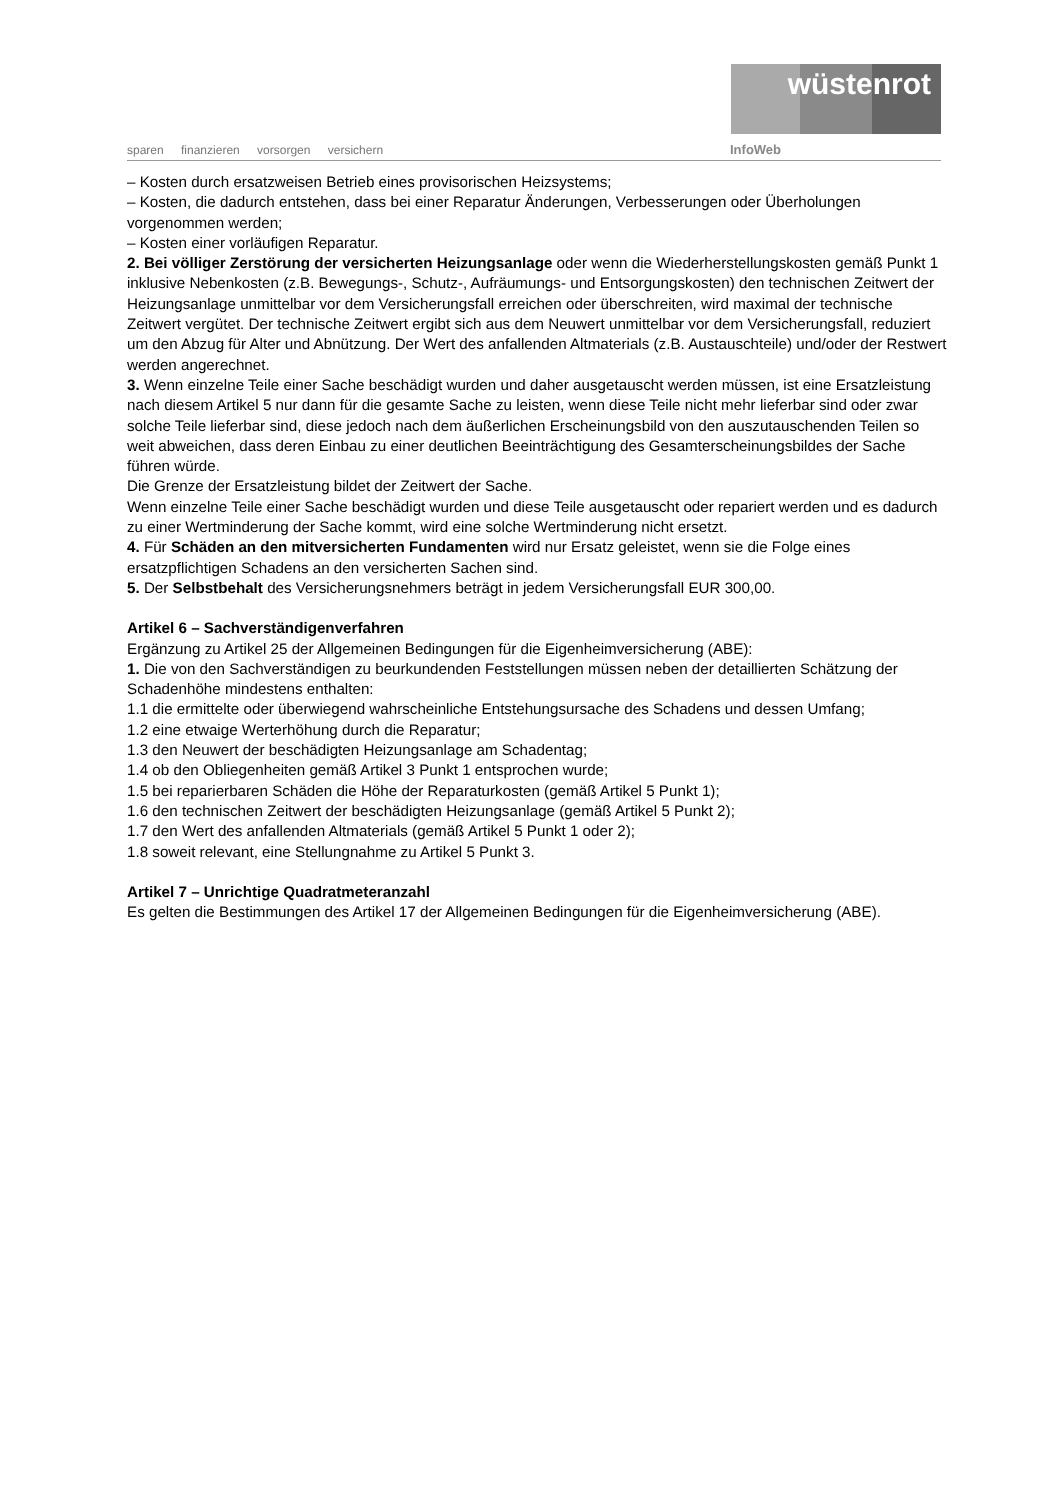wüstenrot
sparen finanzieren vorsorgen versichern
InfoWeb
– Kosten durch ersatzweisen Betrieb eines provisorischen Heizsystems;
– Kosten, die dadurch entstehen, dass bei einer Reparatur Änderungen, Verbesserungen oder Überholungen vorgenommen werden;
– Kosten einer vorläufigen Reparatur.
2. Bei völliger Zerstörung der versicherten Heizungsanlage oder wenn die Wiederherstellungskosten gemäß Punkt 1 inklusive Nebenkosten (z.B. Bewegungs-, Schutz-, Aufräumungs- und Entsorgungskosten) den technischen Zeitwert der Heizungsanlage unmittelbar vor dem Versicherungsfall erreichen oder überschreiten, wird maximal der technische Zeitwert vergütet. Der technische Zeitwert ergibt sich aus dem Neuwert unmittelbar vor dem Versicherungsfall, reduziert um den Abzug für Alter und Abnützung. Der Wert des anfallenden Altmaterials (z.B. Austauschteile) und/oder der Restwert werden angerechnet.
3. Wenn einzelne Teile einer Sache beschädigt wurden und daher ausgetauscht werden müssen, ist eine Ersatzleistung nach diesem Artikel 5 nur dann für die gesamte Sache zu leisten, wenn diese Teile nicht mehr lieferbar sind oder zwar solche Teile lieferbar sind, diese jedoch nach dem äußerlichen Erscheinungsbild von den auszutauschenden Teilen so weit abweichen, dass deren Einbau zu einer deutlichen Beeinträchtigung des Gesamterscheinungsbildes der Sache führen würde.
Die Grenze der Ersatzleistung bildet der Zeitwert der Sache.
Wenn einzelne Teile einer Sache beschädigt wurden und diese Teile ausgetauscht oder repariert werden und es dadurch zu einer Wertminderung der Sache kommt, wird eine solche Wertminderung nicht ersetzt.
4. Für Schäden an den mitversicherten Fundamenten wird nur Ersatz geleistet, wenn sie die Folge eines ersatzpflichtigen Schadens an den versicherten Sachen sind.
5. Der Selbstbehalt des Versicherungsnehmers beträgt in jedem Versicherungsfall EUR 300,00.
Artikel 6 – Sachverständigenverfahren
Ergänzung zu Artikel 25 der Allgemeinen Bedingungen für die Eigenheimversicherung (ABE):
1. Die von den Sachverständigen zu beurkundenden Feststellungen müssen neben der detaillierten Schätzung der Schadenhöhe mindestens enthalten:
1.1 die ermittelte oder überwiegend wahrscheinliche Entstehungsursache des Schadens und dessen Umfang;
1.2 eine etwaige Werterhöhung durch die Reparatur;
1.3 den Neuwert der beschädigten Heizungsanlage am Schadentag;
1.4 ob den Obliegenheiten gemäß Artikel 3 Punkt 1 entsprochen wurde;
1.5 bei reparierbaren Schäden die Höhe der Reparaturkosten (gemäß Artikel 5 Punkt 1);
1.6 den technischen Zeitwert der beschädigten Heizungsanlage (gemäß Artikel 5 Punkt 2);
1.7 den Wert des anfallenden Altmaterials (gemäß Artikel 5 Punkt 1 oder 2);
1.8 soweit relevant, eine Stellungnahme zu Artikel 5 Punkt 3.
Artikel 7 – Unrichtige Quadratmeteranzahl
Es gelten die Bestimmungen des Artikel 17 der Allgemeinen Bedingungen für die Eigenheimversicherung (ABE).